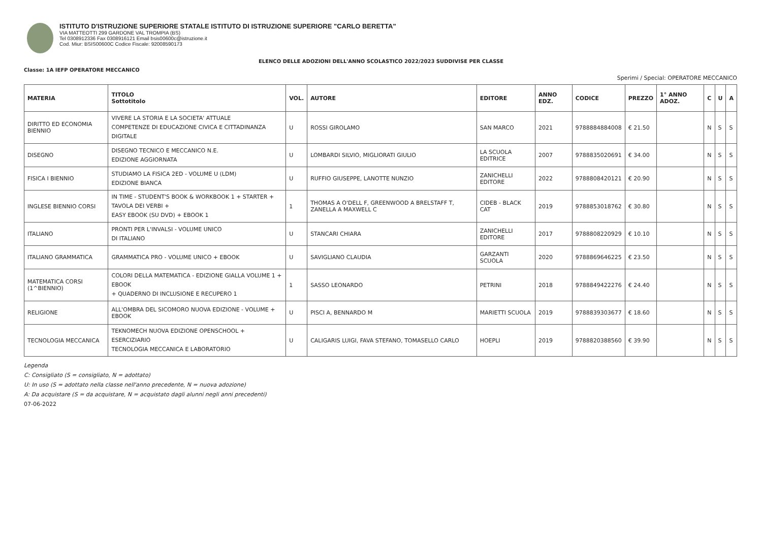ISTITUTO D'ISTRUZIONE SUPERIORE STATALE ISTITUTO DI ISTRUZIONE SUPERIORE "CARLO BERETTA"
VIA MATTEOTTI 299 GARDONE VAL TROMPIA (BS)
Tel 0308912336 Fax 0308916121 Email bsis00600c@istruzione.it
Cod. Miur: BSIS00600C Codice Fiscale: 92008590173
ELENCO DELLE ADOZIONI DELL'ANNO SCOLASTICO 2022/2023 SUDDIVISE PER CLASSE
Classe: 1A IEFP OPERATORE MECCANICO
Sperimi / Special: OPERATORE MECCANICO
| MATERIA | TITOLO Sottotitolo | VOL. | AUTORE | EDITORE | ANNO EDZ. | CODICE | PREZZO | 1° ANNO ADOZ. | C | U | A |
| --- | --- | --- | --- | --- | --- | --- | --- | --- | --- | --- | --- |
| DIRITTO ED ECONOMIA BIENNIO | VIVERE LA STORIA E LA SOCIETA' ATTUALE COMPETENZE DI EDUCAZIONE CIVICA E CITTADINANZA DIGITALE | U | ROSSI GIROLAMO | SAN MARCO | 2021 | 9788884884008 | € 21.50 | | N | S | S |
| DISEGNO | DISEGNO TECNICO E MECCANICO N.E. EDIZIONE AGGIORNATA | U | LOMBARDI SILVIO, MIGLIORATI GIULIO | LA SCUOLA EDITRICE | 2007 | 9788835020691 | € 34.00 | | N | S | S |
| FISICA I BIENNIO | STUDIAMO LA FISICA 2ED - VOLUME U (LDM) EDIZIONE BIANCA | U | RUFFIO GIUSEPPE, LANOTTE NUNZIO | ZANICHELLI EDITORE | 2022 | 9788808420121 | € 20.90 | | N | S | S |
| INGLESE BIENNIO CORSI | IN TIME - STUDENT'S BOOK & WORKBOOK 1 + STARTER + TAVOLA DEI VERBI + EASY EBOOK (SU DVD) + EBOOK 1 | 1 | THOMAS A O'DELL F, GREENWOOD A BRELSTAFF T, ZANELLA A MAXWELL C | CIDEB - BLACK CAT | 2019 | 9788853018762 | € 30.80 | | N | S | S |
| ITALIANO | PRONTI PER L'INVALSI - VOLUME UNICO DI ITALIANO | U | STANCARI CHIARA | ZANICHELLI EDITORE | 2017 | 9788808220929 | € 10.10 | | N | S | S |
| ITALIANO GRAMMATICA | GRAMMATICA PRO - VOLUME UNICO + EBOOK | U | SAVIGLIANO CLAUDIA | GARZANTI SCUOLA | 2020 | 9788869646225 | € 23.50 | | N | S | S |
| MATEMATICA CORSI (1^BIENNIO) | COLORI DELLA MATEMATICA - EDIZIONE GIALLA VOLUME 1 + EBOOK + QUADERNO DI INCLUSIONE E RECUPERO 1 | 1 | SASSO LEONARDO | PETRINI | 2018 | 9788849422276 | € 24.40 | | N | S | S |
| RELIGIONE | ALL'OMBRA DEL SICOMORO NUOVA EDIZIONE - VOLUME + EBOOK | U | PISCI A, BENNARDO M | MARIETTI SCUOLA | 2019 | 9788839303677 | € 18.60 | | N | S | S |
| TECNOLOGIA MECCANICA | TEKNOMECH NUOVA EDIZIONE OPENSCHOOL + ESERCIZIARIO TECNOLOGIA MECCANICA E LABORATORIO | U | CALIGARIS LUIGI, FAVA STEFANO, TOMASELLO CARLO | HOEPLI | 2019 | 9788820388560 | € 39.90 | | N | S | S |
Legenda
C: Consigliato (S = consigliato, N = adottato)
U: In uso (S = adottato nella classe nell'anno precedente, N = nuova adozione)
A: Da acquistare (S = da acquistare, N = acquistato dagli alunni negli anni precedenti)
07-06-2022